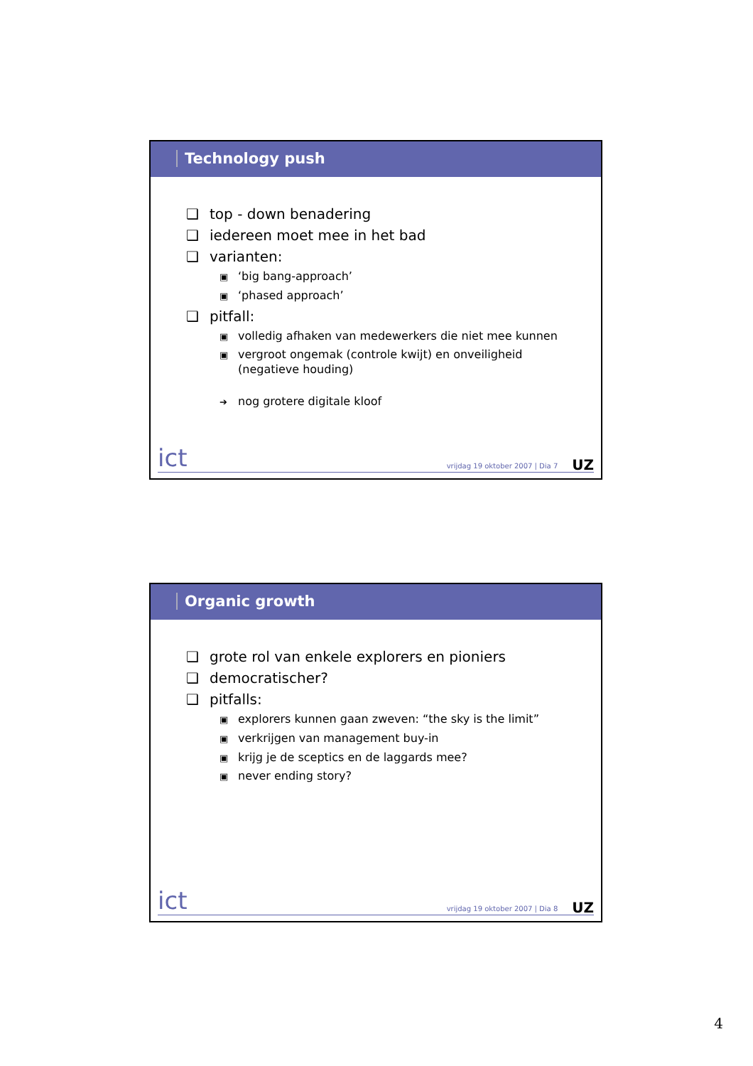Technology push
❑ top - down benadering
❑ iedereen moet mee in het bad
❑ varianten:
▣ ‘big bang-approach’
▣ ‘phased approach’
❑ pitfall:
▣ volledig afhaken van medewerkers die niet mee kunnen
▣ vergroot ongemak (controle kwijt) en onveiligheid (negatieve houding)
➔ nog grotere digitale kloof
ict vrijdag 19 oktober 2007 | Dia 7 UZ
Organic growth
❑ grote rol van enkele explorers en pioniers
❑ democratischer?
❑ pitfalls:
▣ explorers kunnen gaan zweven: “the sky is the limit”
▣ verkrijgen van management buy-in
▣ krijg je de sceptics en de laggards mee?
▣ never ending story?
ict vrijdag 19 oktober 2007 | Dia 8 UZ
4